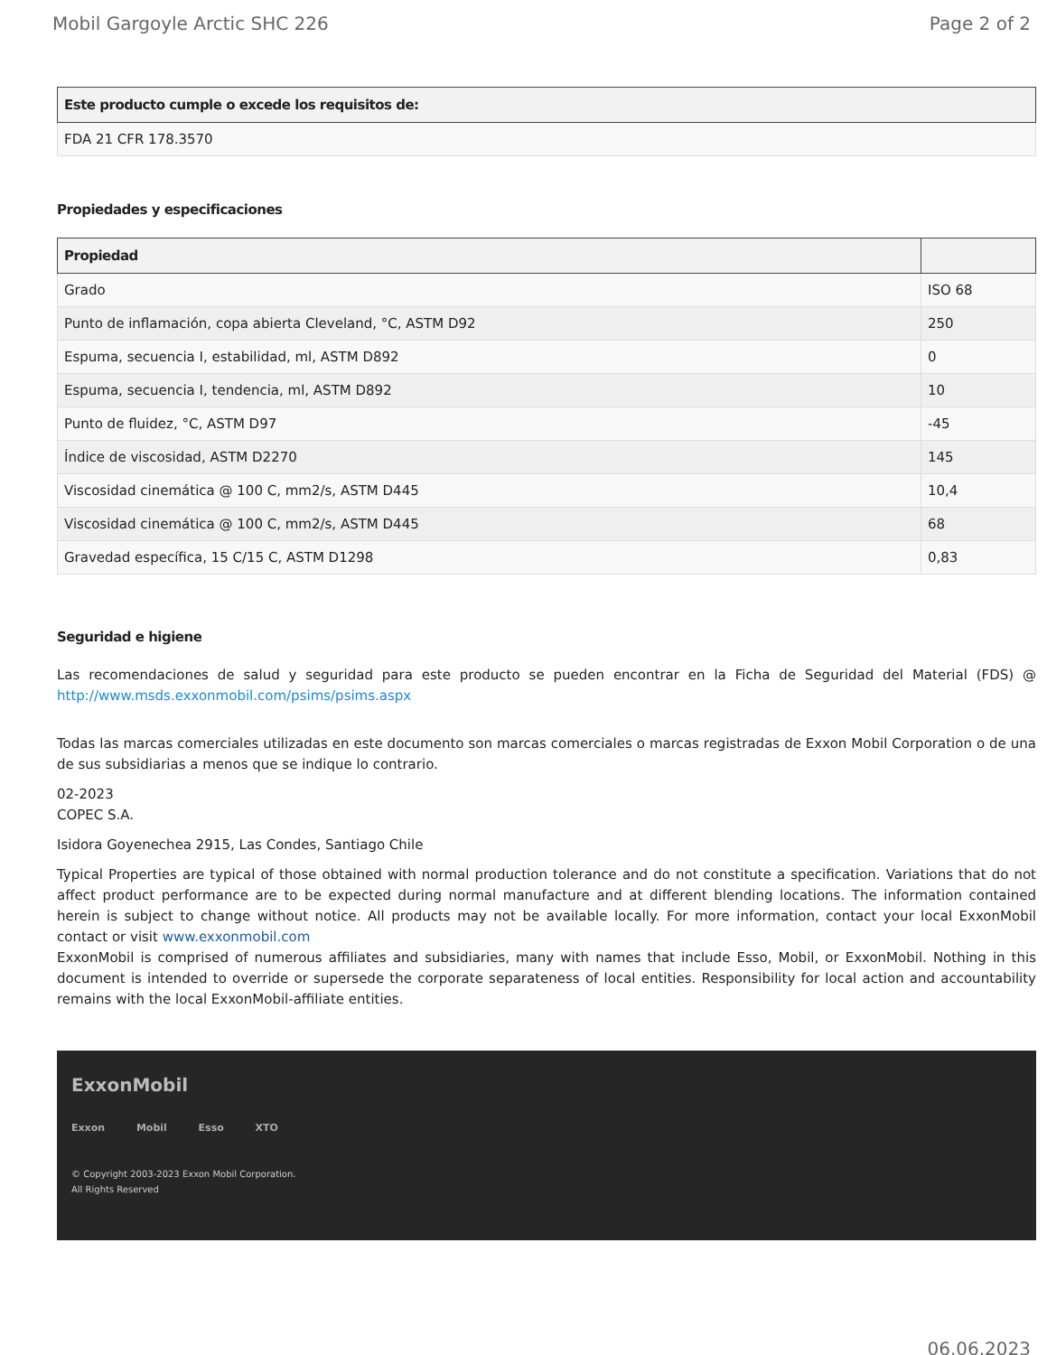Mobil Gargoyle Arctic SHC 226 Page 2 of 2
| Este producto cumple o excede los requisitos de: |
| --- |
| FDA 21 CFR 178.3570 |
Propiedades y especificaciones
| Propiedad | |
| --- | --- |
| Grado | ISO 68 |
| Punto de inflamación, copa abierta Cleveland, °C, ASTM D92 | 250 |
| Espuma, secuencia I, estabilidad, ml, ASTM D892 | 0 |
| Espuma, secuencia I, tendencia, ml, ASTM D892 | 10 |
| Punto de fluidez, °C, ASTM D97 | -45 |
| Índice de viscosidad, ASTM D2270 | 145 |
| Viscosidad cinemática @ 100 C, mm2/s, ASTM D445 | 10,4 |
| Viscosidad cinemática @ 100 C, mm2/s, ASTM D445 | 68 |
| Gravedad específica, 15 C/15 C, ASTM D1298 | 0,83 |
Seguridad e higiene
Las recomendaciones de salud y seguridad para este producto se pueden encontrar en la Ficha de Seguridad del Material (FDS) @ http://www.msds.exxonmobil.com/psims/psims.aspx
Todas las marcas comerciales utilizadas en este documento son marcas comerciales o marcas registradas de Exxon Mobil Corporation o de una de sus subsidiarias a menos que se indique lo contrario.
02-2023
COPEC S.A.
Isidora Goyenechea 2915, Las Condes, Santiago Chile
Typical Properties are typical of those obtained with normal production tolerance and do not constitute a specification. Variations that do not affect product performance are to be expected during normal manufacture and at different blending locations. The information contained herein is subject to change without notice. All products may not be available locally. For more information, contact your local ExxonMobil contact or visit www.exxonmobil.com
ExxonMobil is comprised of numerous affiliates and subsidiaries, many with names that include Esso, Mobil, or ExxonMobil. Nothing in this document is intended to override or supersede the corporate separateness of local entities. Responsibility for local action and accountability remains with the local ExxonMobil-affiliate entities.
ExxonMobil
Exxon Mobil Esso XTO
© Copyright 2003-2023 Exxon Mobil Corporation. All Rights Reserved
06.06.2023